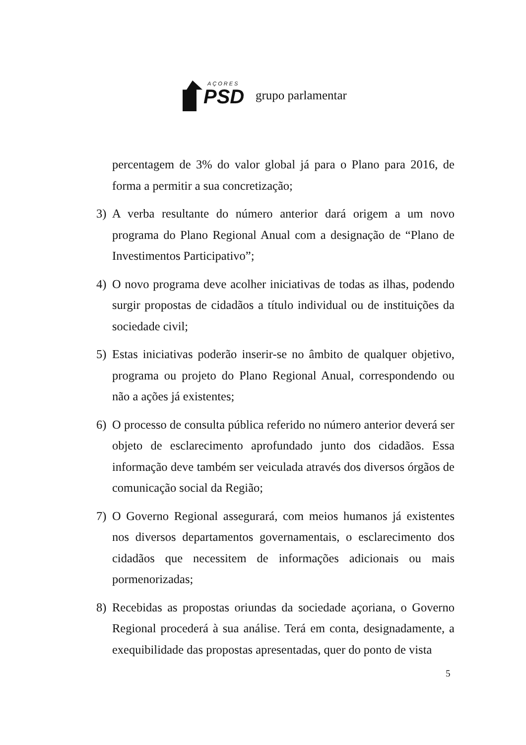AÇORES
PSD
grupo parlamentar
percentagem de 3% do valor global já para o Plano para 2016, de forma a permitir a sua concretização;
3) A verba resultante do número anterior dará origem a um novo programa do Plano Regional Anual com a designação de “Plano de Investimentos Participativo”;
4) O novo programa deve acolher iniciativas de todas as ilhas, podendo surgir propostas de cidadãos a título individual ou de instituições da sociedade civil;
5) Estas iniciativas poderão inserir-se no âmbito de qualquer objetivo, programa ou projeto do Plano Regional Anual, correspondendo ou não a ações já existentes;
6) O processo de consulta pública referido no número anterior deverá ser objeto de esclarecimento aprofundado junto dos cidadãos. Essa informação deve também ser veiculada através dos diversos órgãos de comunicação social da Região;
7) O Governo Regional assegurará, com meios humanos já existentes nos diversos departamentos governamentais, o esclarecimento dos cidadãos que necessitem de informações adicionais ou mais pormenorizadas;
8) Recebidas as propostas oriundas da sociedade açoriana, o Governo Regional procederá à sua análise. Terá em conta, designadamente, a exequibilidade das propostas apresentadas, quer do ponto de vista
5